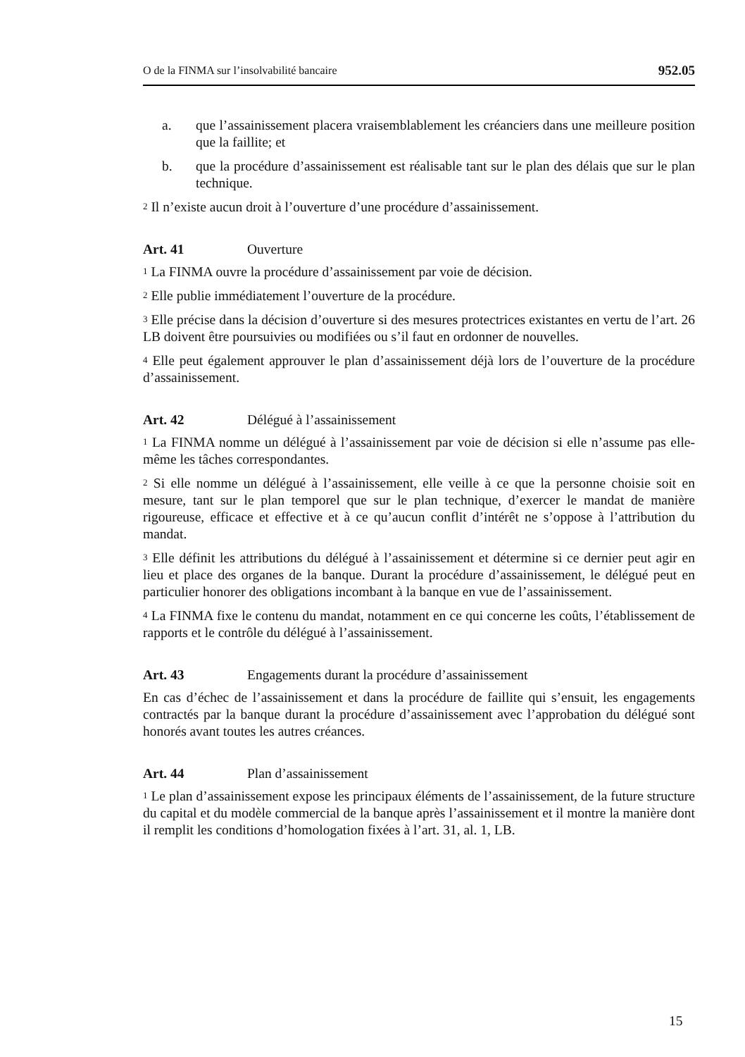O de la FINMA sur l’insolvabilité bancaire 952.05
a. que l’assainissement placera vraisemblablement les créanciers dans une meilleure position que la faillite; et
b. que la procédure d’assainissement est réalisable tant sur le plan des délais que sur le plan technique.
<sup>2</sup> Il n’existe aucun droit à l’ouverture d’une procédure d’assainissement.
Art. 41 Ouverture
<sup>1</sup> La FINMA ouvre la procédure d’assainissement par voie de décision.
<sup>2</sup> Elle publie immédiatement l’ouverture de la procédure.
<sup>3</sup> Elle précise dans la décision d’ouverture si des mesures protectrices existantes en vertu de l’art. 26 LB doivent être poursuivies ou modifiées ou s’il faut en ordonner de nouvelles.
<sup>4</sup> Elle peut également approuver le plan d’assainissement déjà lors de l’ouverture de la procédure d’assainissement.
Art. 42 Délégué à l’assainissement
<sup>1</sup> La FINMA nomme un délégué à l’assainissement par voie de décision si elle n’assume pas elle-même les tâches correspondantes.
<sup>2</sup> Si elle nomme un délégué à l’assainissement, elle veille à ce que la personne choisie soit en mesure, tant sur le plan temporel que sur le plan technique, d’exercer le mandat de manière rigoureuse, efficace et effective et à ce qu’aucun conflit d’intérêt ne s’oppose à l’attribution du mandat.
<sup>3</sup> Elle définit les attributions du délégué à l’assainissement et détermine si ce dernier peut agir en lieu et place des organes de la banque. Durant la procédure d’assainis­sement, le délégué peut en particulier honorer des obligations incombant à la banque en vue de l’assainissement.
<sup>4</sup> La FINMA fixe le contenu du mandat, notamment en ce qui concerne les coûts, l’établissement de rapports et le contrôle du délégué à l’assainissement.
Art. 43 Engagements durant la procédure d’assainissement
En cas d’échec de l’assainissement et dans la procédure de faillite qui s’ensuit, les engagements contractés par la banque durant la procédure d’assainissement avec l’approbation du délégué sont honorés avant toutes les autres créances.
Art. 44 Plan d’assainissement
<sup>1</sup> Le plan d’assainissement expose les principaux éléments de l’assainissement, de la future structure du capital et du modèle commercial de la banque après l’assainisse­ment et il montre la manière dont il remplit les conditions d’homologation fixées à l’art. 31, al. 1, LB.
15